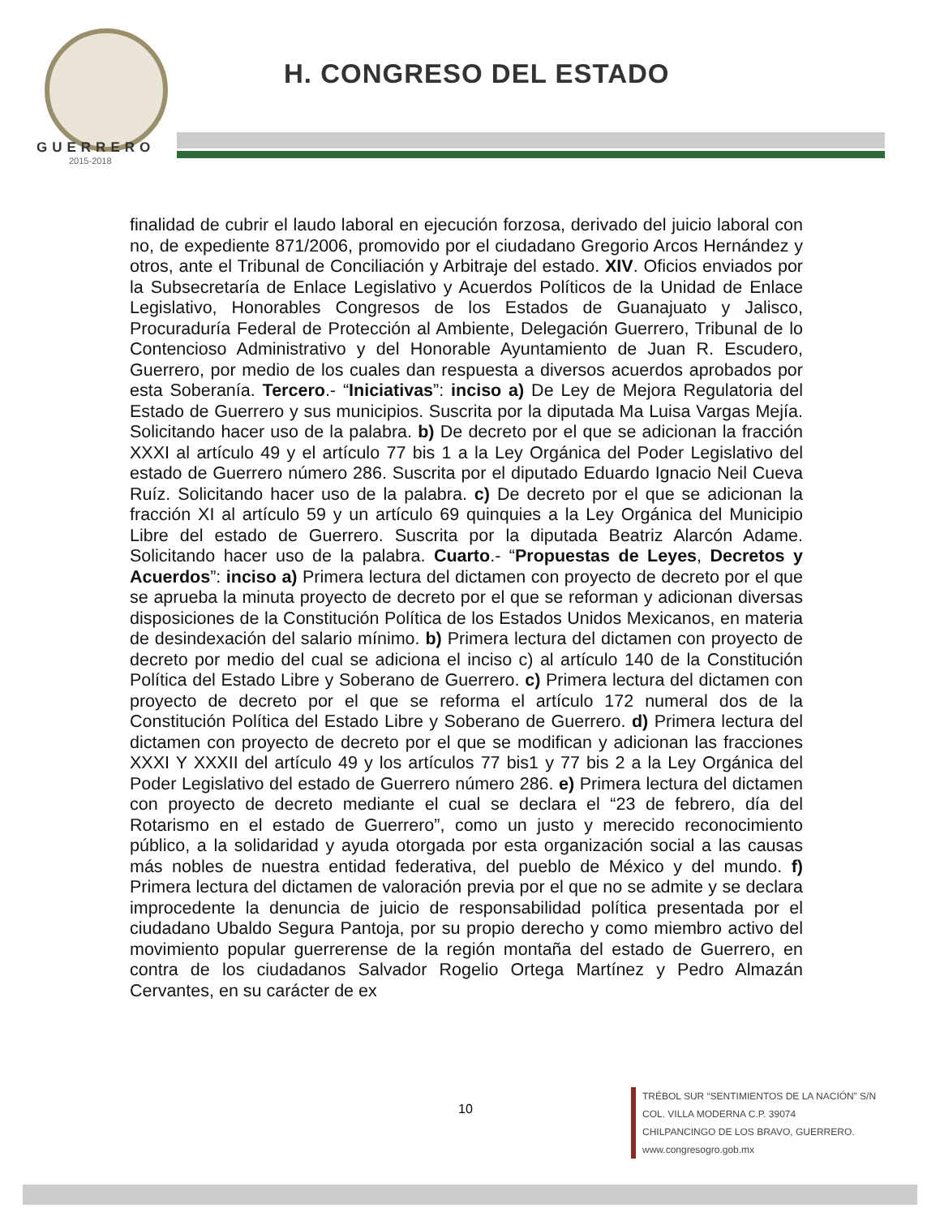GUERRERO
2015-2018
H. CONGRESO DEL ESTADO
finalidad de cubrir el laudo laboral en ejecución forzosa, derivado del juicio laboral con no, de expediente 871/2006, promovido por el ciudadano Gregorio Arcos Hernández y otros, ante el Tribunal de Conciliación y Arbitraje del estado. XIV. Oficios enviados por la Subsecretaría de Enlace Legislativo y Acuerdos Políticos de la Unidad de Enlace Legislativo, Honorables Congresos de los Estados de Guanajuato y Jalisco, Procuraduría Federal de Protección al Ambiente, Delegación Guerrero, Tribunal de lo Contencioso Administrativo y del Honorable Ayuntamiento de Juan R. Escudero, Guerrero, por medio de los cuales dan respuesta a diversos acuerdos aprobados por esta Soberanía. Tercero.- “Iniciativas”: inciso a) De Ley de Mejora Regulatoria del Estado de Guerrero y sus municipios. Suscrita por la diputada Ma Luisa Vargas Mejía. Solicitando hacer uso de la palabra. b) De decreto por el que se adicionan la fracción XXXI al artículo 49 y el artículo 77 bis 1 a la Ley Orgánica del Poder Legislativo del estado de Guerrero número 286. Suscrita por el diputado Eduardo Ignacio Neil Cueva Ruíz. Solicitando hacer uso de la palabra. c) De decreto por el que se adicionan la fracción XI al artículo 59 y un artículo 69 quinquies a la Ley Orgánica del Municipio Libre del estado de Guerrero. Suscrita por la diputada Beatriz Alarcón Adame. Solicitando hacer uso de la palabra. Cuarto.- “Propuestas de Leyes, Decretos y Acuerdos”: inciso a) Primera lectura del dictamen con proyecto de decreto por el que se aprueba la minuta proyecto de decreto por el que se reforman y adicionan diversas disposiciones de la Constitución Política de los Estados Unidos Mexicanos, en materia de desindexación del salario mínimo. b) Primera lectura del dictamen con proyecto de decreto por medio del cual se adiciona el inciso c) al artículo 140 de la Constitución Política del Estado Libre y Soberano de Guerrero. c) Primera lectura del dictamen con proyecto de decreto por el que se reforma el artículo 172 numeral dos de la Constitución Política del Estado Libre y Soberano de Guerrero. d) Primera lectura del dictamen con proyecto de decreto por el que se modifican y adicionan las fracciones XXXI Y XXXII del artículo 49 y los artículos 77 bis1 y 77 bis 2 a la Ley Orgánica del Poder Legislativo del estado de Guerrero número 286. e) Primera lectura del dictamen con proyecto de decreto mediante el cual se declara el “23 de febrero, día del Rotarismo en el estado de Guerrero”, como un justo y merecido reconocimiento público, a la solidaridad y ayuda otorgada por esta organización social a las causas más nobles de nuestra entidad federativa, del pueblo de México y del mundo. f) Primera lectura del dictamen de valoración previa por el que no se admite y se declara improcedente la denuncia de juicio de responsabilidad política presentada por el ciudadano Ubaldo Segura Pantoja, por su propio derecho y como miembro activo del movimiento popular guerrerense de la región montaña del estado de Guerrero, en contra de los ciudadanos Salvador Rogelio Ortega Martínez y Pedro Almazán Cervantes, en su carácter de ex
10
TRÉBOL SUR “SENTIMIENTOS DE LA NACIÓN” S/N
COL. VILLA MODERNA C.P. 39074
CHILPANCINGO DE LOS BRAVO, GUERRERO.
www.congresogro.gob.mx